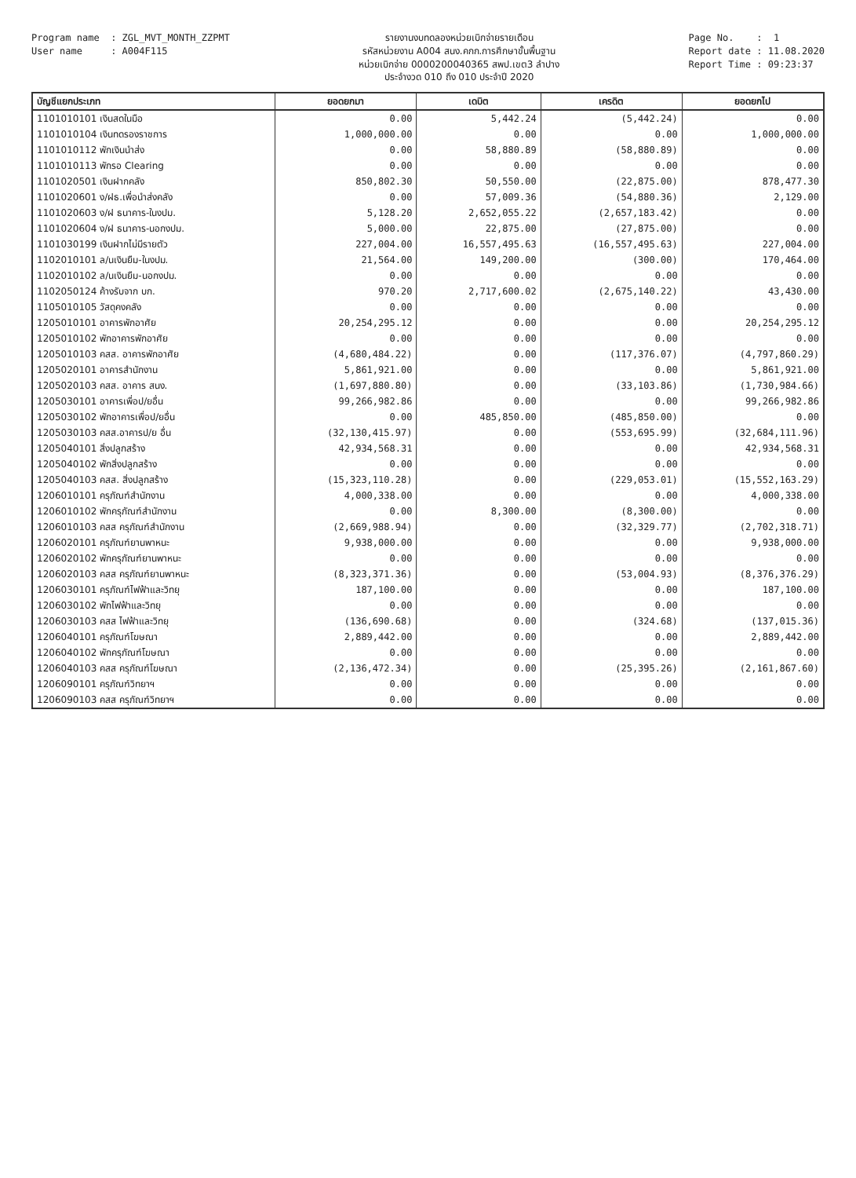Program name : ZGL_MVT_MONTH_ZZPMT User name : A004F115
รายงานงบทดลองหน่วยเบิกจ่ายรายเดือน
รหัสหน่วยงาน A004 สนง.คกก.การศึกษาขั้นพื้นฐาน
หน่วยเบิกจ่าย 0000200040365 สพป.เขต3 ลำปาง
ประจำงวด 010 ถึง 010 ประจำปี 2020
Page No. : 1 Report date : 11.08.2020 Report Time : 09:23:37
| บัญชีแยกประเภท | ยอดยกมา | เดบิต | เครดิต | ยอดยกไป |
| --- | --- | --- | --- | --- |
| 1101010101 เงินสดในมือ | 0.00 | 5,442.24 | (5,442.24) | 0.00 |
| 1101010104 เงินทดรองราชการ | 1,000,000.00 | 0.00 | 0.00 | 1,000,000.00 |
| 1101010112 พักเงินนำส่ง | 0.00 | 58,880.89 | (58,880.89) | 0.00 |
| 1101010113 พักรอ Clearing | 0.00 | 0.00 | 0.00 | 0.00 |
| 1101020501 เงินฝากคลัง | 850,802.30 | 50,550.00 | (22,875.00) | 878,477.30 |
| 1101020601 ง/ฝธ.เพื่อนำส่งคลัง | 0.00 | 57,009.36 | (54,880.36) | 2,129.00 |
| 1101020603 ง/ฝ ธนาคาร-ในงปม. | 5,128.20 | 2,652,055.22 | (2,657,183.42) | 0.00 |
| 1101020604 ง/ฝ ธนาคาร-นอกงปม. | 5,000.00 | 22,875.00 | (27,875.00) | 0.00 |
| 1101030199 เงินฝากไม่มีรายตัว | 227,004.00 | 16,557,495.63 | (16,557,495.63) | 227,004.00 |
| 1102010101 ล/นเงินยืม-ในงปม. | 21,564.00 | 149,200.00 | (300.00) | 170,464.00 |
| 1102010102 ล/นเงินยืม-นอกงปม. | 0.00 | 0.00 | 0.00 | 0.00 |
| 1102050124 ค้างรับจาก บก. | 970.20 | 2,717,600.02 | (2,675,140.22) | 43,430.00 |
| 1105010105 วัสดุคงคลัง | 0.00 | 0.00 | 0.00 | 0.00 |
| 1205010101 อาคารพักอาศัย | 20,254,295.12 | 0.00 | 0.00 | 20,254,295.12 |
| 1205010102 พักอาคารพักอาศัย | 0.00 | 0.00 | 0.00 | 0.00 |
| 1205010103 คสส. อาคารพักอาศัย | (4,680,484.22) | 0.00 | (117,376.07) | (4,797,860.29) |
| 1205020101 อาคารสำนักงาน | 5,861,921.00 | 0.00 | 0.00 | 5,861,921.00 |
| 1205020103 คสส. อาคาร สนง. | (1,697,880.80) | 0.00 | (33,103.86) | (1,730,984.66) |
| 1205030101 อาคารเพื่อป/ยอื่น | 99,266,982.86 | 0.00 | 0.00 | 99,266,982.86 |
| 1205030102 พักอาคารเพื่อป/ยอื่น | 0.00 | 485,850.00 | (485,850.00) | 0.00 |
| 1205030103 คสส.อาคารป/ย อื่น | (32,130,415.97) | 0.00 | (553,695.99) | (32,684,111.96) |
| 1205040101 สิ่งปลูกสร้าง | 42,934,568.31 | 0.00 | 0.00 | 42,934,568.31 |
| 1205040102 พักสิ่งปลูกสร้าง | 0.00 | 0.00 | 0.00 | 0.00 |
| 1205040103 คสส. สิ่งปลูกสร้าง | (15,323,110.28) | 0.00 | (229,053.01) | (15,552,163.29) |
| 1206010101 ครุภัณฑ์สำนักงาน | 4,000,338.00 | 0.00 | 0.00 | 4,000,338.00 |
| 1206010102 พักครุภัณฑ์สำนักงาน | 0.00 | 8,300.00 | (8,300.00) | 0.00 |
| 1206010103 คสส ครุภัณฑ์สำนักงาน | (2,669,988.94) | 0.00 | (32,329.77) | (2,702,318.71) |
| 1206020101 ครุภัณฑ์ยานพาหนะ | 9,938,000.00 | 0.00 | 0.00 | 9,938,000.00 |
| 1206020102 พักครุภัณฑ์ยานพาหนะ | 0.00 | 0.00 | 0.00 | 0.00 |
| 1206020103 คสส ครุภัณฑ์ยานพาหนะ | (8,323,371.36) | 0.00 | (53,004.93) | (8,376,376.29) |
| 1206030101 ครุภัณฑ์ไฟฟ้าและวิทยุ | 187,100.00 | 0.00 | 0.00 | 187,100.00 |
| 1206030102 พักไฟฟ้าและวิทยุ | 0.00 | 0.00 | 0.00 | 0.00 |
| 1206030103 คสส ไฟฟ้าและวิทยุ | (136,690.68) | 0.00 | (324.68) | (137,015.36) |
| 1206040101 ครุภัณฑ์โฆษณา | 2,889,442.00 | 0.00 | 0.00 | 2,889,442.00 |
| 1206040102 พักครุภัณฑ์โฆษณา | 0.00 | 0.00 | 0.00 | 0.00 |
| 1206040103 คสส ครุภัณฑ์โฆษณา | (2,136,472.34) | 0.00 | (25,395.26) | (2,161,867.60) |
| 1206090101 ครุภัณฑ์วิทยาฯ | 0.00 | 0.00 | 0.00 | 0.00 |
| 1206090103 คสส ครุภัณฑ์วิทยาฯ | 0.00 | 0.00 | 0.00 | 0.00 |